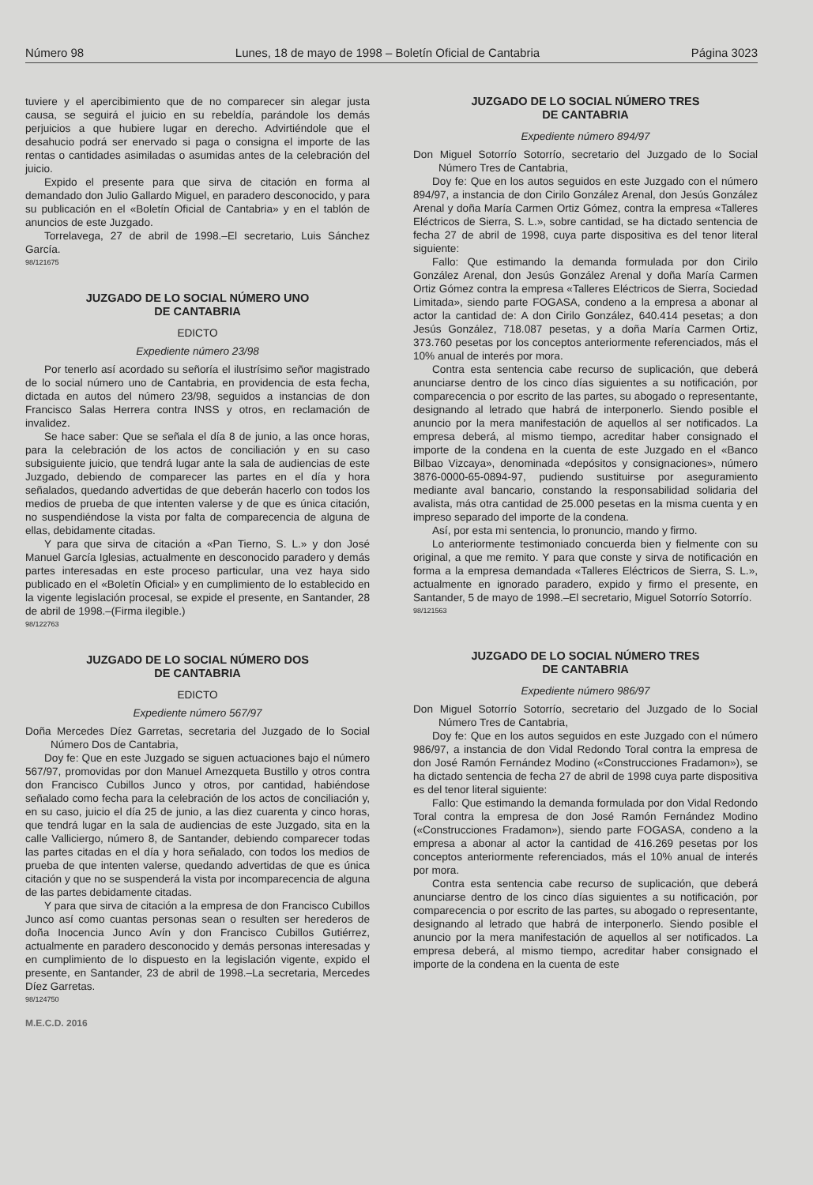Número 98 Lunes, 18 de mayo de 1998 – Boletín Oficial de Cantabria Página 3023
tuviere y el apercibimiento que de no comparecer sin alegar justa causa, se seguirá el juicio en su rebeldía, parándole los demás perjuicios a que hubiere lugar en derecho. Advirtiéndole que el desahucio podrá ser enervado si paga o consigna el importe de las rentas o cantidades asimiladas o asumidas antes de la celebración del juicio.
Expido el presente para que sirva de citación en forma al demandado don Julio Gallardo Miguel, en paradero desconocido, y para su publicación en el «Boletín Oficial de Cantabria» y en el tablón de anuncios de este Juzgado.
Torrelavega, 27 de abril de 1998.–El secretario, Luis Sánchez García.
98/121675
JUZGADO DE LO SOCIAL NÚMERO UNO
DE CANTABRIA
EDICTO
Expediente número 23/98
Por tenerlo así acordado su señoría el ilustrísimo señor magistrado de lo social número uno de Cantabria, en providencia de esta fecha, dictada en autos del número 23/98, seguidos a instancias de don Francisco Salas Herrera contra INSS y otros, en reclamación de invalidez.
Se hace saber: Que se señala el día 8 de junio, a las once horas, para la celebración de los actos de conciliación y en su caso subsiguiente juicio, que tendrá lugar ante la sala de audiencias de este Juzgado, debiendo de comparecer las partes en el día y hora señalados, quedando advertidas de que deberán hacerlo con todos los medios de prueba de que intenten valerse y de que es única citación, no suspendiéndose la vista por falta de comparecencia de alguna de ellas, debidamente citadas.
Y para que sirva de citación a «Pan Tierno, S. L.» y don José Manuel García Iglesias, actualmente en desconocido paradero y demás partes interesadas en este proceso particular, una vez haya sido publicado en el «Boletín Oficial» y en cumplimiento de lo establecido en la vigente legislación procesal, se expide el presente, en Santander, 28 de abril de 1998.–(Firma ilegible.)
98/122763
JUZGADO DE LO SOCIAL NÚMERO DOS
DE CANTABRIA
EDICTO
Expediente número 567/97
Doña Mercedes Díez Garretas, secretaria del Juzgado de lo Social Número Dos de Cantabria,
Doy fe: Que en este Juzgado se siguen actuaciones bajo el número 567/97, promovidas por don Manuel Amezqueta Bustillo y otros contra don Francisco Cubillos Junco y otros, por cantidad, habiéndose señalado como fecha para la celebración de los actos de conciliación y, en su caso, juicio el día 25 de junio, a las diez cuarenta y cinco horas, que tendrá lugar en la sala de audiencias de este Juzgado, sita en la calle Valliciergo, número 8, de Santander, debiendo comparecer todas las partes citadas en el día y hora señalado, con todos los medios de prueba de que intenten valerse, quedando advertidas de que es única citación y que no se suspenderá la vista por incomparecencia de alguna de las partes debidamente citadas.
Y para que sirva de citación a la empresa de don Francisco Cubillos Junco así como cuantas personas sean o resulten ser herederos de doña Inocencia Junco Avín y don Francisco Cubillos Gutiérrez, actualmente en paradero desconocido y demás personas interesadas y en cumplimiento de lo dispuesto en la legislación vigente, expido el presente, en Santander, 23 de abril de 1998.–La secretaria, Mercedes Díez Garretas.
98/124750
JUZGADO DE LO SOCIAL NÚMERO TRES
DE CANTABRIA
Expediente número 894/97
Don Miguel Sotorrío Sotorrío, secretario del Juzgado de lo Social Número Tres de Cantabria,
Doy fe: Que en los autos seguidos en este Juzgado con el número 894/97, a instancia de don Cirilo González Arenal, don Jesús González Arenal y doña María Carmen Ortiz Gómez, contra la empresa «Talleres Eléctricos de Sierra, S. L.», sobre cantidad, se ha dictado sentencia de fecha 27 de abril de 1998, cuya parte dispositiva es del tenor literal siguiente:
Fallo: Que estimando la demanda formulada por don Cirilo González Arenal, don Jesús González Arenal y doña María Carmen Ortiz Gómez contra la empresa «Talleres Eléctricos de Sierra, Sociedad Limitada», siendo parte FOGASA, condeno a la empresa a abonar al actor la cantidad de: A don Cirilo González, 640.414 pesetas; a don Jesús González, 718.087 pesetas, y a doña María Carmen Ortiz, 373.760 pesetas por los conceptos anteriormente referenciados, más el 10% anual de interés por mora.
Contra esta sentencia cabe recurso de suplicación, que deberá anunciarse dentro de los cinco días siguientes a su notificación, por comparecencia o por escrito de las partes, su abogado o representante, designando al letrado que habrá de interponerlo. Siendo posible el anuncio por la mera manifestación de aquellos al ser notificados. La empresa deberá, al mismo tiempo, acreditar haber consignado el importe de la condena en la cuenta de este Juzgado en el «Banco Bilbao Vizcaya», denominada «depósitos y consignaciones», número 3876-0000-65-0894-97, pudiendo sustituirse por aseguramiento mediante aval bancario, constando la responsabilidad solidaria del avalista, más otra cantidad de 25.000 pesetas en la misma cuenta y en impreso separado del importe de la condena.
Así, por esta mi sentencia, lo pronuncio, mando y firmo.
Lo anteriormente testimoniado concuerda bien y fielmente con su original, a que me remito. Y para que conste y sirva de notificación en forma a la empresa demandada «Talleres Eléctricos de Sierra, S. L.», actualmente en ignorado paradero, expido y firmo el presente, en Santander, 5 de mayo de 1998.–El secretario, Miguel Sotorrío Sotorrío.
98/121563
JUZGADO DE LO SOCIAL NÚMERO TRES
DE CANTABRIA
Expediente número 986/97
Don Miguel Sotorrío Sotorrío, secretario del Juzgado de lo Social Número Tres de Cantabria,
Doy fe: Que en los autos seguidos en este Juzgado con el número 986/97, a instancia de don Vidal Redondo Toral contra la empresa de don José Ramón Fernández Modino («Construcciones Fradamon»), se ha dictado sentencia de fecha 27 de abril de 1998 cuya parte dispositiva es del tenor literal siguiente:
Fallo: Que estimando la demanda formulada por don Vidal Redondo Toral contra la empresa de don José Ramón Fernández Modino («Construcciones Fradamon»), siendo parte FOGASA, condeno a la empresa a abonar al actor la cantidad de 416.269 pesetas por los conceptos anteriormente referenciados, más el 10% anual de interés por mora.
Contra esta sentencia cabe recurso de suplicación, que deberá anunciarse dentro de los cinco días siguientes a su notificación, por comparecencia o por escrito de las partes, su abogado o representante, designando al letrado que habrá de interponerlo. Siendo posible el anuncio por la mera manifestación de aquellos al ser notificados. La empresa deberá, al mismo tiempo, acreditar haber consignado el importe de la condena en la cuenta de este
M.E.C.D. 2016